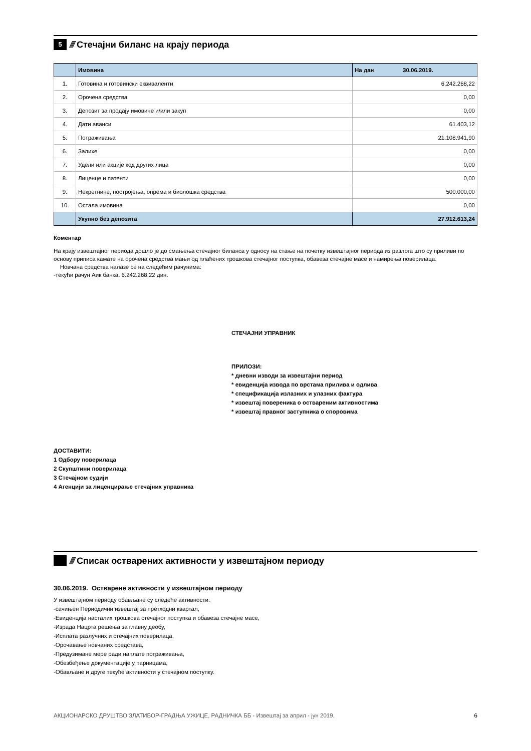5
////
Стечајни биланс на крају периода
| | Имовина | На дан 30.06.2019. |
| 1. | Готовина и готовински еквиваленти | 6.242.268,22 |
| 2. | Орочена средства | 0,00 |
| 3. | Депозит за продају имовине и/или закуп | 0,00 |
| 4. | Дати аванси | 61.403,12 |
| 5. | Потраживања | 21.108.941,90 |
| 6. | Залихе | 0,00 |
| 7. | Удели или акције код других лица | 0,00 |
| 8. | Лиценце и патенти | 0,00 |
| 9. | Некретнине, постројења, опрема и биолошка средства | 500.000,00 |
| 10. | Остала имовина | 0,00 |
| | Укупно без депозита | 27.912.613,24 |
Коментар
На крају извештајног периода дошло је до смањења стечајног биланса у односу на стање на почетку извештајног периода из разлога што су приливи по основу приписа камате на орочена средства мањи од плаћених трошкова стечајног поступка, обавеза стечајне масе и намирења поверилаца.
Новчана средства налазе се на следећим рачунима:
-текући рачун Аик банка. 6.242.268,22 дин.
СТЕЧАЈНИ УПРАВНИК
ПРИЛОЗИ:
* дневни изводи за извештајни период
* евиденција извода по врстама прилива и одлива
* спецификација излазних и улазних фактура
* извештај повереника о оствареним активностима
* извештај правног заступника о споровима
ДОСТАВИТИ:
1 Одбору поверилаца
2 Скупштини поверилаца
3 Стечајном судији
4 Агенцији за лиценцирање стечајних управника
////
Списак остварених активности у извештајном периоду
30.06.2019. Остварене активности у извештајном периоду
У извештајном периоду обављане су следеће активности:
-сачињен Периодични извештај за претходни квартал,
-Евиденција насталих трошкова стечајног поступка и обавеза стечајне масе,
-Израда Нацрта решења за главну деобу,
-Исплата разлучних и стечајних поверилаца,
-Орочавање новчаних средстава,
-Предузимане мере ради наплате потраживања,
-Обезбеђење документације у парницама,
-Обављане и друге текуће активности у стечајном поступку.
АКЦИОНАРСКО ДРУШТВО ЗЛАТИБОР-ГРАДЊА УЖИЦЕ, РАДНИЧКА ББ - Извештај за април - јун 2019. 6